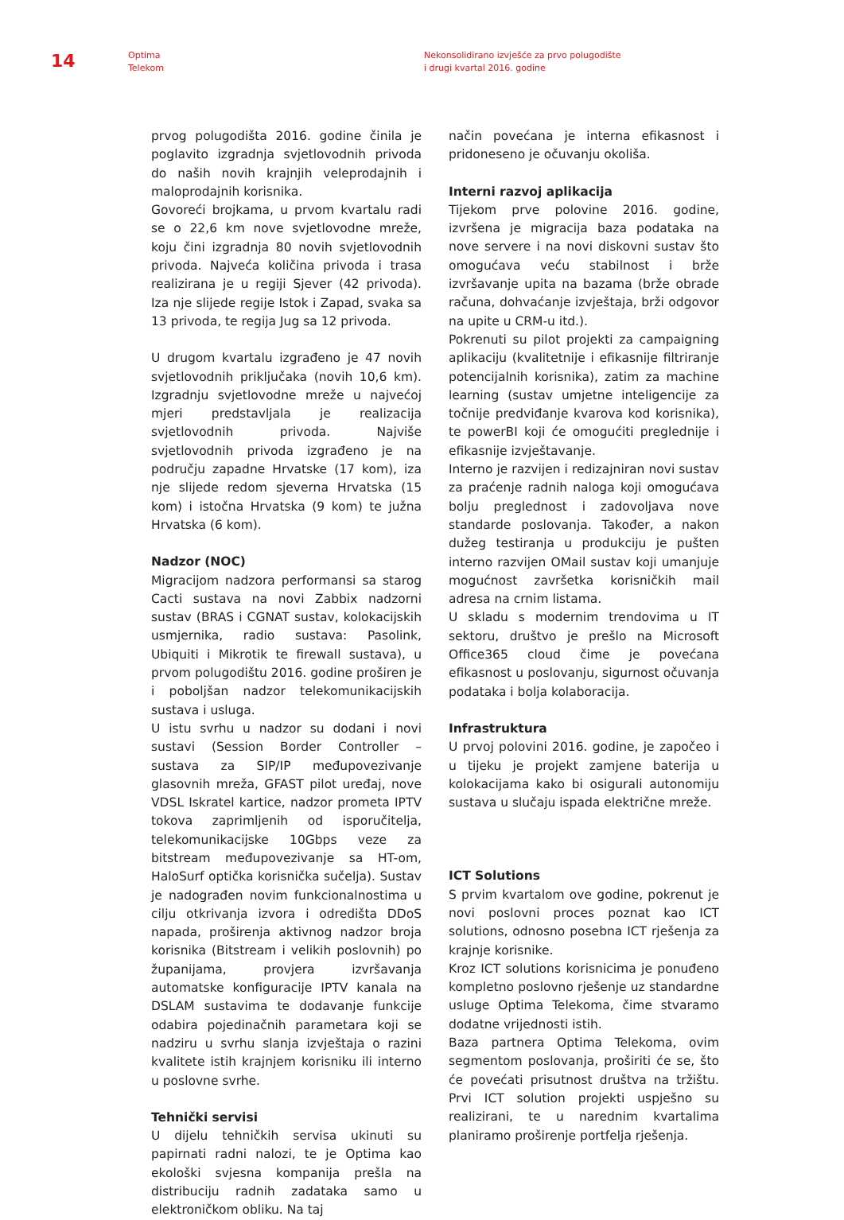14
Optima
Telekom
Nekonsolidirano izvješće za prvo polugodište
i drugi kvartal 2016. godine
prvog polugodišta 2016. godine činila je poglavito izgradnja svjetlovodnih privoda do naših novih krajnjih veleprodajnih i maloprodajnih korisnika.
Govoreći brojkama, u prvom kvartalu radi se o 22,6 km nove svjetlovodne mreže, koju čini izgradnja 80 novih svjetlovodnih privoda. Najveća količina privoda i trasa realizirana je u regiji Sjever (42 privoda). Iza nje slijede regije Istok i Zapad, svaka sa 13 privoda, te regija Jug sa 12 privoda.
U drugom kvartalu izgrađeno je 47 novih svjetlovodnih priključaka (novih 10,6 km). Izgradnju svjetlovodne mreže u najvećoj mjeri predstavljala je realizacija svjetlovodnih privoda. Najviše svjetlovodnih privoda izgrađeno je na području zapadne Hrvatske (17 kom), iza nje slijede redom sjeverna Hrvatska (15 kom) i istočna Hrvatska (9 kom) te južna Hrvatska (6 kom).
Nadzor (NOC)
Migracijom nadzora performansi sa starog Cacti sustava na novi Zabbix nadzorni sustav (BRAS i CGNAT sustav, kolokacijskih usmjernika, radio sustava: Pasolink, Ubiquiti i Mikrotik te firewall sustava), u prvom polugodištu 2016. godine proširen je i poboljšan nadzor telekomunikacijskih sustava i usluga.
U istu svrhu u nadzor su dodani i novi sustavi (Session Border Controller – sustava za SIP/IP međupovezivanje glasovnih mreža, GFAST pilot uređaj, nove VDSL Iskratel kartice, nadzor prometa IPTV tokova zaprimljenih od isporučitelja, telekomunikacijske 10Gbps veze za bitstream međupovezivanje sa HT-om, HaloSurf optička korisnička sučelja). Sustav je nadograđen novim funkcionalnostima u cilju otkrivanja izvora i odredišta DDoS napada, proširenja aktivnog nadzor broja korisnika (Bitstream i velikih poslovnih) po županijama, provjera izvršavanja automatske konfiguracije IPTV kanala na DSLAM sustavima te dodavanje funkcije odabira pojedinačnih parametara koji se nadziru u svrhu slanja izvještaja o razini kvalitete istih krajnjem korisniku ili interno u poslovne svrhe.
Tehnički servisi
U dijelu tehničkih servisa ukinuti su papirnati radni nalozi, te je Optima kao ekološki svjesna kompanija prešla na distribuciju radnih zadataka samo u elektroničkom obliku. Na taj
način povećana je interna efikasnost i pridoneseno je očuvanju okoliša.
Interni razvoj aplikacija
Tijekom prve polovine 2016. godine, izvršena je migracija baza podataka na nove servere i na novi diskovni sustav što omogućava veću stabilnost i brže izvršavanje upita na bazama (brže obrade računa, dohvaćanje izvještaja, brži odgovor na upite u CRM-u itd.).
Pokrenuti su pilot projekti za campaigning aplikaciju (kvalitetnije i efikasnije filtriranje potencijalnih korisnika), zatim za machine learning (sustav umjetne inteligencije za točnije predviđanje kvarova kod korisnika), te powerBI koji će omogućiti preglednije i efikasnije izvještavanje.
Interno je razvijen i redizajniran novi sustav za praćenje radnih naloga koji omogućava bolju preglednost i zadovoljava nove standarde poslovanja. Također, a nakon dužeg testiranja u produkciju je pušten interno razvijen OMail sustav koji umanjuje mogućnost završetka korisničkih mail adresa na crnim listama.
U skladu s modernim trendovima u IT sektoru, društvo je prešlo na Microsoft Office365 cloud čime je povećana efikasnost u poslovanju, sigurnost očuvanja podataka i bolja kolaboracija.
Infrastruktura
U prvoj polovini 2016. godine, je započeo i u tijeku je projekt zamjene baterija u kolokacijama kako bi osigurali autonomiju sustava u slučaju ispada električne mreže.
ICT Solutions
S prvim kvartalom ove godine, pokrenut je novi poslovni proces poznat kao ICT solutions, odnosno posebna ICT rješenja za krajnje korisnike.
Kroz ICT solutions korisnicima je ponuđeno kompletno poslovno rješenje uz standardne usluge Optima Telekoma, čime stvaramo dodatne vrijednosti istih.
Baza partnera Optima Telekoma, ovim segmentom poslovanja, proširiti će se, što će povećati prisutnost društva na tržištu. Prvi ICT solution projekti uspješno su realizirani, te u narednim kvartalima planiramo proširenje portfelja rješenja.